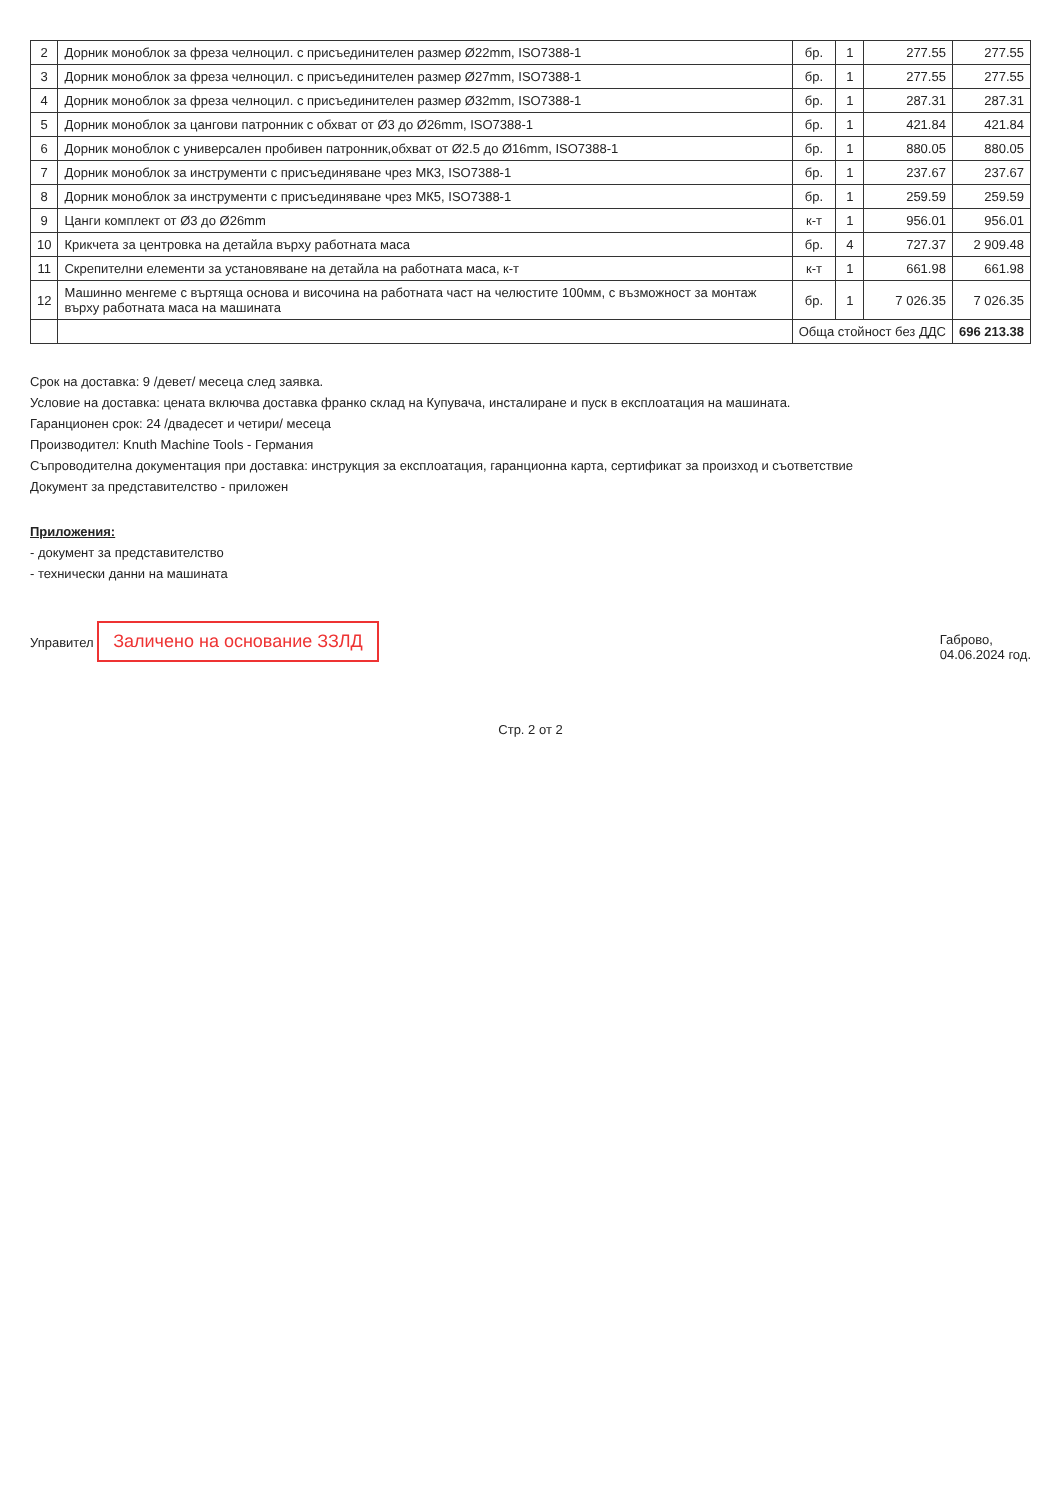| 2 | Дорник моноблок за фреза челноцил. с присъединителен размер Ø22mm, ISO7388-1 | бр. | 1 | 277.55 | 277.55 |
| 3 | Дорник моноблок за фреза челноцил. с присъединителен размер Ø27mm, ISO7388-1 | бр. | 1 | 277.55 | 277.55 |
| 4 | Дорник моноблок за фреза челноцил. с присъединителен размер Ø32mm, ISO7388-1 | бр. | 1 | 287.31 | 287.31 |
| 5 | Дорник моноблок за цангови патронник с обхват от Ø3 до Ø26mm, ISO7388-1 | бр. | 1 | 421.84 | 421.84 |
| 6 | Дорник моноблок с универсален пробивен патронник,обхват от Ø2.5 до Ø16mm, ISO7388-1 | бр. | 1 | 880.05 | 880.05 |
| 7 | Дорник моноблок за инструменти с присъединяване чрез МК3, ISO7388-1 | бр. | 1 | 237.67 | 237.67 |
| 8 | Дорник моноблок за инструменти с присъединяване чрез МК5, ISO7388-1 | бр. | 1 | 259.59 | 259.59 |
| 9 | Цанги комплект от Ø3 до Ø26mm | к-т | 1 | 956.01 | 956.01 |
| 10 | Крикчета за центровка на детайла върху работната маса | бр. | 4 | 727.37 | 2 909.48 |
| 11 | Скрепителни елементи за установяване на детайла на работната маса, к-т | к-т | 1 | 661.98 | 661.98 |
| 12 | Машинно менгеме с въртяща основа и височина на работната част на челюстите 100мм, с възможност за монтаж върху работната маса на машината | бр. | 1 | 7 026.35 | 7 026.35 |
| | | Обща стойност без ДДС | | | 696 213.38 |
Срок на доставка: 9 /девет/ месеца след заявка.
Условие на доставка: цената включва доставка франко склад на Купувача, инсталиране и пуск в експлоатация на машината.
Гаранционен срок: 24 /двадесет и четири/ месеца
Производител: Knuth Machine Tools - Германия
Съпроводителна документация при доставка: инструкция за експлоатация, гаранционна карта, сертификат за произход и съответствие
Документ за представителство - приложен
Приложения:
- документ за представителство
- технически данни на машината
Управител Заличено на основание ЗЗЛД
Габрово,
04.06.2024 год.
Стр. 2 от 2